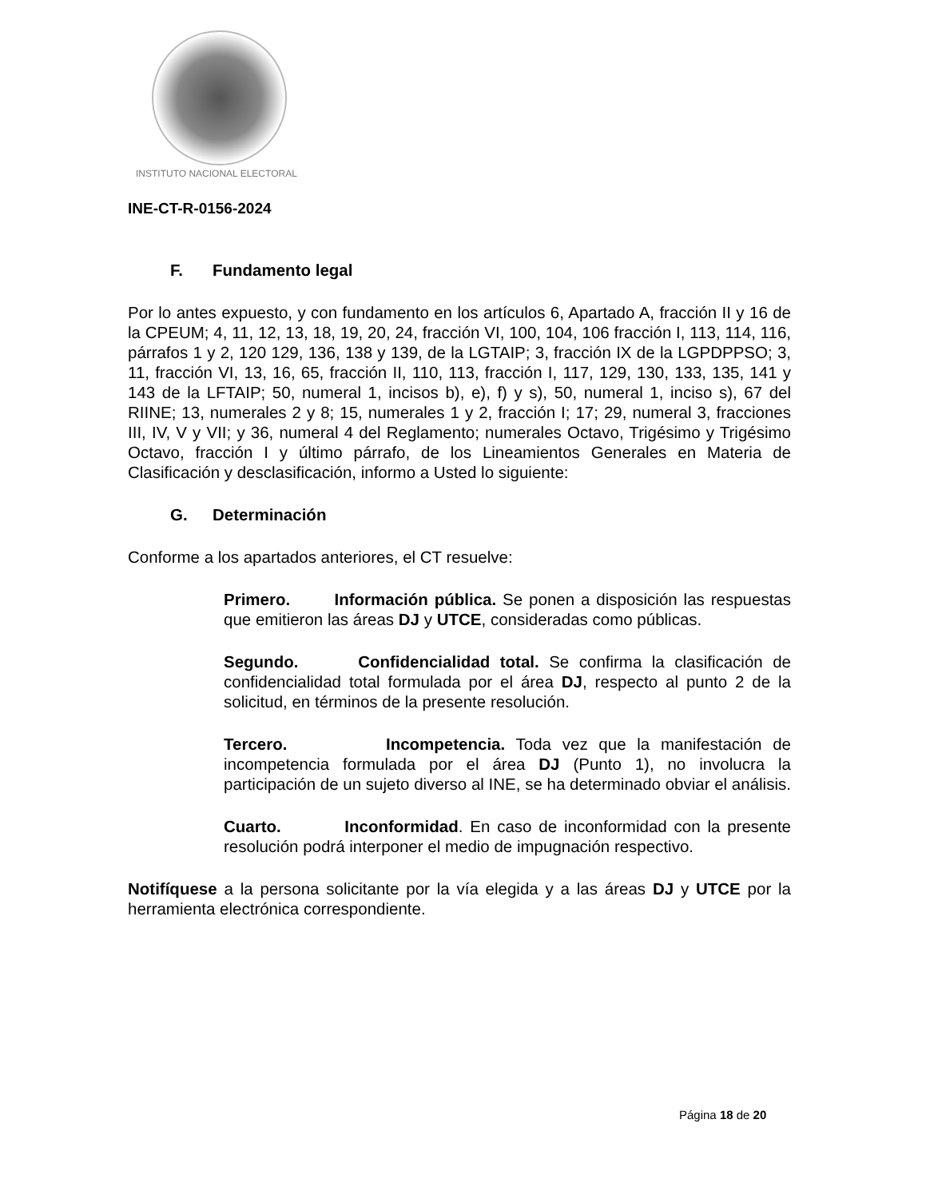INSTITUTO NACIONAL ELECTORAL
INE-CT-R-0156-2024
F. Fundamento legal
Por lo antes expuesto, y con fundamento en los artículos 6, Apartado A, fracción II y 16 de la CPEUM; 4, 11, 12, 13, 18, 19, 20, 24, fracción VI, 100, 104, 106 fracción I, 113, 114, 116, párrafos 1 y 2, 120 129, 136, 138 y 139, de la LGTAIP; 3, fracción IX de la LGPDPPSO; 3, 11, fracción VI, 13, 16, 65, fracción II, 110, 113, fracción I, 117, 129, 130, 133, 135, 141 y 143 de la LFTAIP; 50, numeral 1, incisos b), e), f) y s), 50, numeral 1, inciso s), 67 del RIINE; 13, numerales 2 y 8; 15, numerales 1 y 2, fracción I; 17; 29, numeral 3, fracciones III, IV, V y VII; y 36, numeral 4 del Reglamento; numerales Octavo, Trigésimo y Trigésimo Octavo, fracción I y último párrafo, de los Lineamientos Generales en Materia de Clasificación y desclasificación, informo a Usted lo siguiente:
G. Determinación
Conforme a los apartados anteriores, el CT resuelve:
Primero. Información pública. Se ponen a disposición las respuestas que emitieron las áreas DJ y UTCE, consideradas como públicas.
Segundo. Confidencialidad total. Se confirma la clasificación de confidencialidad total formulada por el área DJ, respecto al punto 2 de la solicitud, en términos de la presente resolución.
Tercero. Incompetencia. Toda vez que la manifestación de incompetencia formulada por el área DJ (Punto 1), no involucra la participación de un sujeto diverso al INE, se ha determinado obviar el análisis.
Cuarto. Inconformidad. En caso de inconformidad con la presente resolución podrá interponer el medio de impugnación respectivo.
Notifíquese a la persona solicitante por la vía elegida y a las áreas DJ y UTCE por la herramienta electrónica correspondiente.
Página 18 de 20